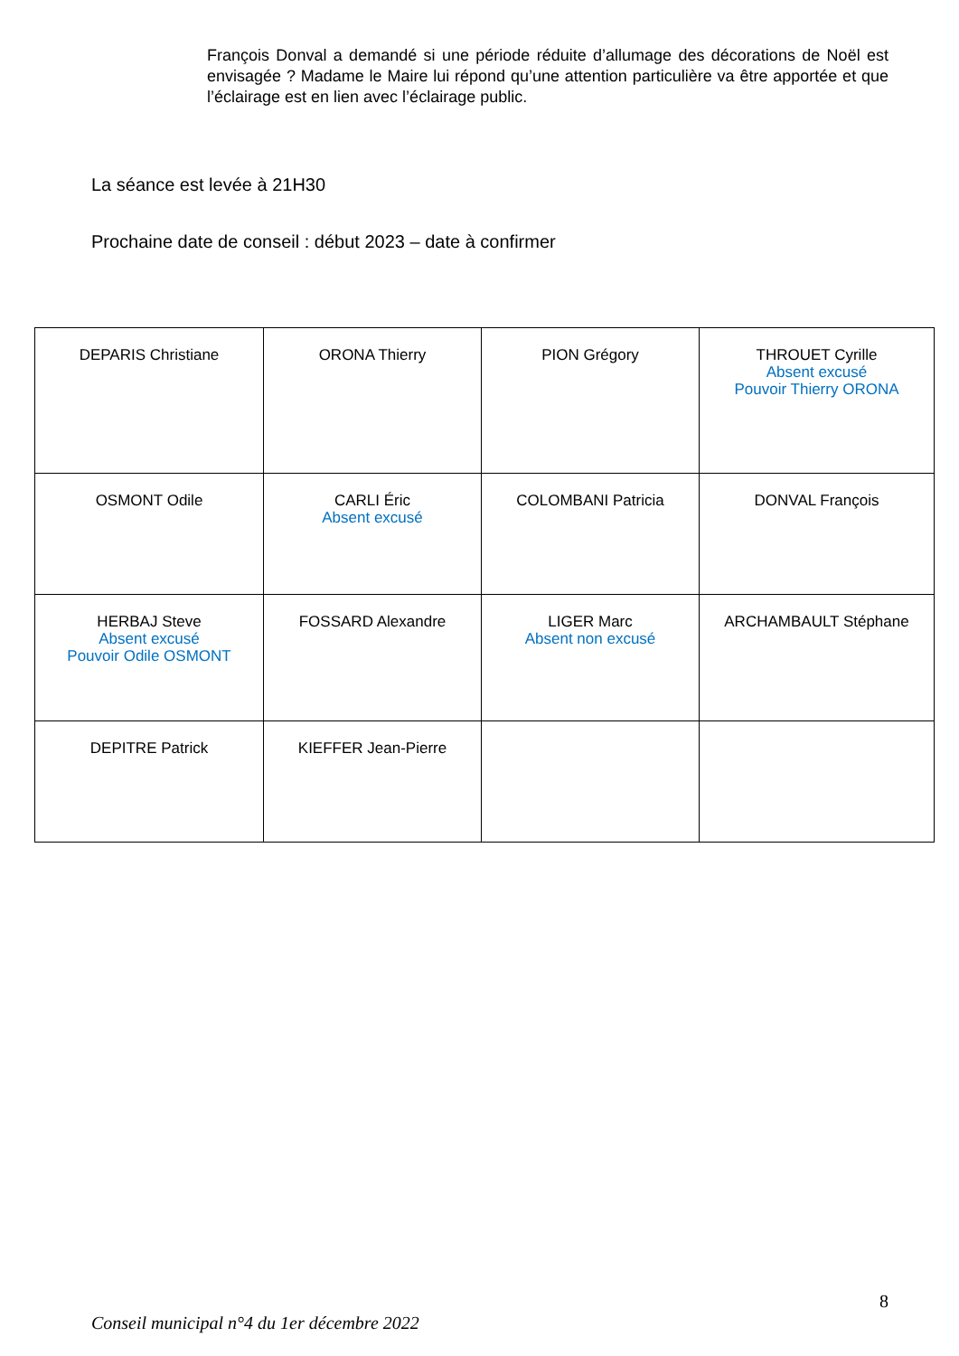François Donval a demandé si une période réduite d’allumage des décorations de Noël est envisagée ? Madame le Maire lui répond qu’une attention particulière va être apportée et que l’éclairage est en lien avec l’éclairage public.
La séance est levée à 21H30
Prochaine date de conseil : début 2023 – date à confirmer
| DEPARIS Christiane | ORONA Thierry | PION Grégory | THROUET Cyrille Absent excusé Pouvoir Thierry ORONA |
| OSMONT Odile | CARLI Éric Absent excusé | COLOMBANI Patricia | DONVAL François |
| HERBAJ Steve Absent excusé Pouvoir Odile OSMONT | FOSSARD Alexandre | LIGER Marc Absent non excusé | ARCHAMBAULT Stéphane |
| DEPITRE Patrick | KIEFFER Jean-Pierre | | |
8
Conseil municipal n°4 du 1er décembre 2022